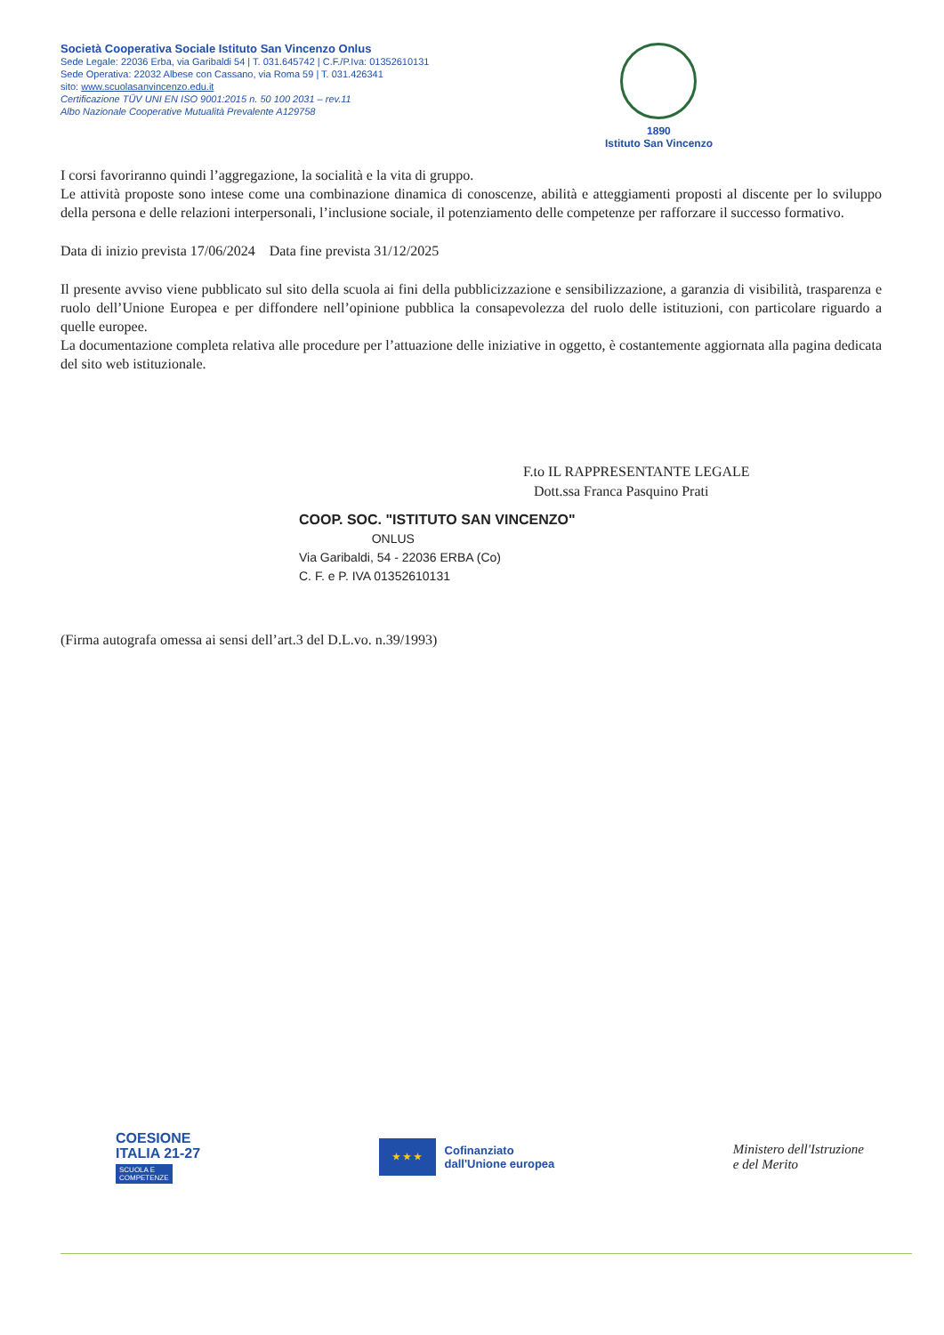Società Cooperativa Sociale Istituto San Vincenzo Onlus
Sede Legale: 22036 Erba, via Garibaldi 54 | T. 031.645742 | C.F./P.Iva: 01352610131
Sede Operativa: 22032 Albese con Cassano, via Roma 59 | T. 031.426341
sito: www.scuolasanvincenzo.edu.it
Certificazione TÜV UNI EN ISO 9001:2015 n. 50 100 2031 – rev.11
Albo Nazionale Cooperative Mutualità Prevalente A129758
1890
Istituto San Vincenzo
I corsi favoriranno quindi l’aggregazione, la socialità e la vita di gruppo.
Le attività proposte sono intese come una combinazione dinamica di conoscenze, abilità e atteggiamenti proposti al discente per lo sviluppo della persona e delle relazioni interpersonali, l’inclusione sociale, il potenziamento delle competenze per rafforzare il successo formativo.
Data di inizio prevista 17/06/2024 Data fine prevista 31/12/2025
Il presente avviso viene pubblicato sul sito della scuola ai fini della pubblicizzazione e sensibilizzazione, a garanzia di visibilità, trasparenza e ruolo dell’Unione Europea e per diffondere nell’opinione pubblica la consapevolezza del ruolo delle istituzioni, con particolare riguardo a quelle europee.
La documentazione completa relativa alle procedure per l’attuazione delle iniziative in oggetto, è costantemente aggiornata alla pagina dedicata del sito web istituzionale.
F.to IL RAPPRESENTANTE LEGALE
Dott.ssa Franca Pasquino Prati
COOP. SOC. "ISTITUTO SAN VINCENZO"
ONLUS
Via Garibaldi, 54 - 22036 ERBA (Co)
C. F. e P. IVA 01352610131
(Firma autografa omessa ai sensi dell’art.3 del D.L.vo. n.39/1993)
COESIONE
ITALIA 21-27
SCUOLA E
COMPETENZE
★ ★ ★
Cofinanziato
dall'Unione europea
Ministero dell'Istruzione
e del Merito